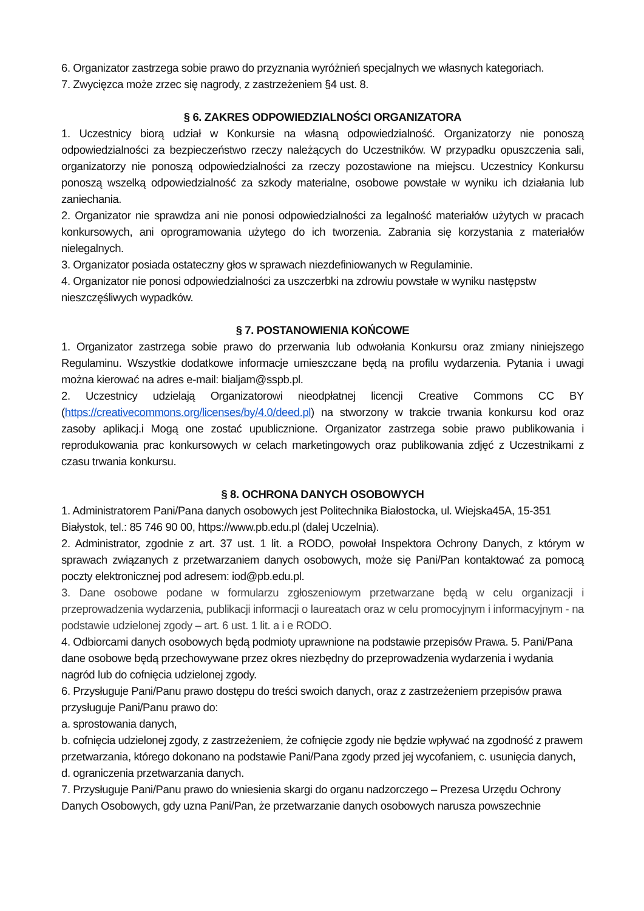6. Organizator zastrzega sobie prawo do przyznania wyróżnień specjalnych we własnych kategoriach.
7. Zwycięzca może zrzec się nagrody, z zastrzeżeniem §4 ust. 8.
§ 6. ZAKRES ODPOWIEDZIALNOŚCI ORGANIZATORA
1. Uczestnicy biorą udział w Konkursie na własną odpowiedzialność. Organizatorzy nie ponoszą odpowiedzialności za bezpieczeństwo rzeczy należących do Uczestników. W przypadku opuszczenia sali, organizatorzy nie ponoszą odpowiedzialności za rzeczy pozostawione na miejscu. Uczestnicy Konkursu ponoszą wszelką odpowiedzialność za szkody materialne, osobowe powstałe w wyniku ich działania lub zaniechania.
2. Organizator nie sprawdza ani nie ponosi odpowiedzialności za legalność materiałów użytych w pracach konkursowych, ani oprogramowania użytego do ich tworzenia. Zabrania się korzystania z materiałów nielegalnych.
3. Organizator posiada ostateczny głos w sprawach niezdefiniowanych w Regulaminie.
4. Organizator nie ponosi odpowiedzialności za uszczerbki na zdrowiu powstałe w wyniku następstw
nieszczęśliwych wypadków.
§ 7. POSTANOWIENIA KOŃCOWE
1. Organizator zastrzega sobie prawo do przerwania lub odwołania Konkursu oraz zmiany niniejszego Regulaminu. Wszystkie dodatkowe informacje umieszczane będą na profilu wydarzenia. Pytania i uwagi można kierować na adres e-mail: bialjam@sspb.pl.
2. Uczestnicy udzielają Organizatorowi nieodpłatnej licencji Creative Commons CC BY (https://creativecommons.org/licenses/by/4.0/deed.pl) na stworzony w trakcie trwania konkursu kod oraz zasoby aplikacj.i Mogą one zostać upublicznione. Organizator zastrzega sobie prawo publikowania i reprodukowania prac konkursowych w celach marketingowych oraz publikowania zdjęć z Uczestnikami z czasu trwania konkursu.
§ 8. OCHRONA DANYCH OSOBOWYCH
1. Administratorem Pani/Pana danych osobowych jest Politechnika Białostocka, ul. Wiejska45A, 15-351
Białystok, tel.: 85 746 90 00, https://www.pb.edu.pl (dalej Uczelnia).
2. Administrator, zgodnie z art. 37 ust. 1 lit. a RODO, powołał Inspektora Ochrony Danych, z którym w sprawach związanych z przetwarzaniem danych osobowych, może się Pani/Pan kontaktować za pomocą poczty elektronicznej pod adresem: iod@pb.edu.pl.
3. Dane osobowe podane w formularzu zgłoszeniowym przetwarzane będą w celu organizacji i przeprowadzenia wydarzenia, publikacji informacji o laureatach oraz w celu promocyjnym i informacyjnym - na podstawie udzielonej zgody – art. 6 ust. 1 lit. a i e RODO.
4. Odbiorcami danych osobowych będą podmioty uprawnione na podstawie przepisów Prawa. 5. Pani/Pana
dane osobowe będą przechowywane przez okres niezbędny do przeprowadzenia wydarzenia i wydania
nagród lub do cofnięcia udzielonej zgody.
6. Przysługuje Pani/Panu prawo dostępu do treści swoich danych, oraz z zastrzeżeniem przepisów prawa
przysługuje Pani/Panu prawo do:
a. sprostowania danych,
b. cofnięcia udzielonej zgody, z zastrzeżeniem, że cofnięcie zgody nie będzie wpływać na zgodność z prawem
przetwarzania, którego dokonano na podstawie Pani/Pana zgody przed jej wycofaniem, c. usunięcia danych,
d. ograniczenia przetwarzania danych.
7. Przysługuje Pani/Panu prawo do wniesienia skargi do organu nadzorczego – Prezesa Urzędu Ochrony
Danych Osobowych, gdy uzna Pani/Pan, że przetwarzanie danych osobowych narusza powszechnie